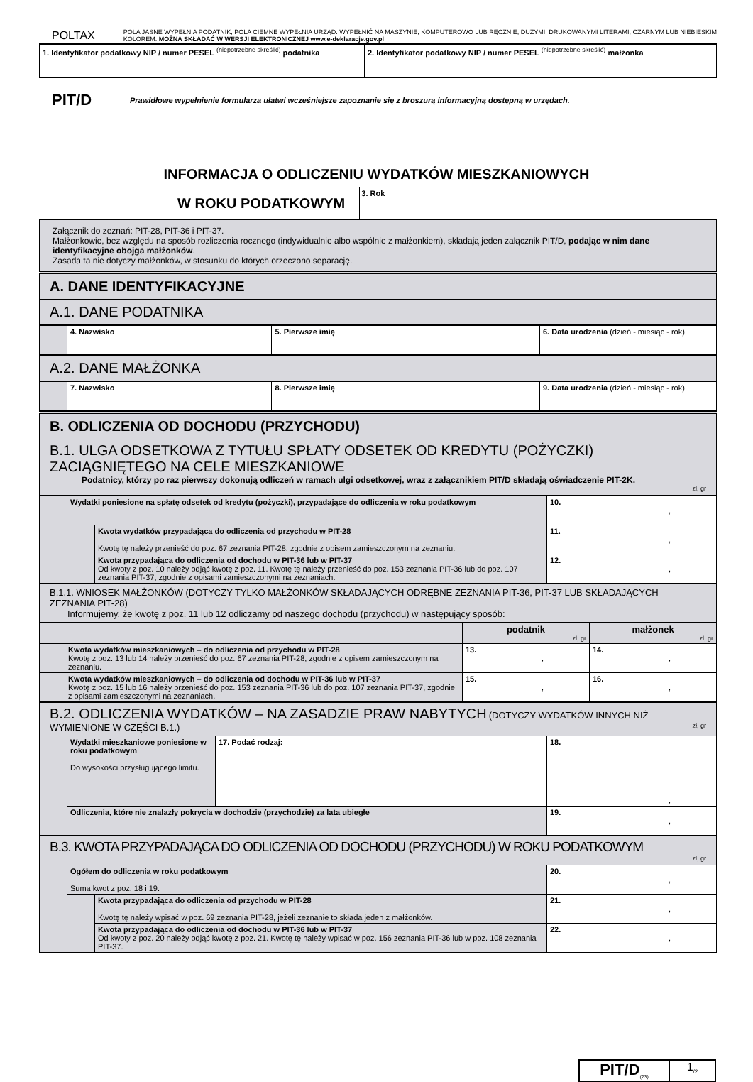POLTAX
POLA JASNE WYPEŁNIA PODATNIK, POLA CIEMNE WYPEŁNIA URZĄD. WYPEŁNIĆ NA MASZYNIE, KOMPUTEROWO LUB RĘCZNIE, DUŻYMI, DRUKOWANYMI LITERAMI, CZARNYM LUB NIEBIESKIM KOLOREM. MOŻNA SKŁADAĆ W WERSJI ELEKTRONICZNEJ www.e-deklaracje.gov.pl
| 1. Identyfikator podatkowy NIP / numer PESEL <sup>(niepotrzebne skreślić)</sup> podatnika | 2. Identyfikator podatkowy NIP / numer PESEL <sup>(niepotrzebne skreślić)</sup> małżonka |
PIT/D
Prawidłowe wypełnienie formularza ułatwi wcześniejsze zapoznanie się z broszurą informacyjną dostępną w urzędach.
INFORMACJA O ODLICZENIU WYDATKÓW MIESZKANIOWYCH
W ROKU PODATKOWYM
3. Rok
| Załącznik do zeznań: PIT-28, PIT-36 i PIT-37. Małżonkowie, bez względu na sposób rozliczenia rocznego (indywidualnie albo wspólnie z małżonkiem), składają jeden załącznik PIT/D, podając w nim dane identyfikacyjne obojga małżonków . Zasada ta nie dotyczy małżonków, w stosunku do których orzeczono separację. |
| A. DANE IDENTYFIKACYJNE |
| A.1. DANE PODATNIKA |
| | 4. Nazwisko | 5. Pierwsze imię | 6. Data urodzenia (dzień - miesiąc - rok) |
| A.2. DANE MAŁŻONKA |
| | 7. Nazwisko | 8. Pierwsze imię | 9. Data urodzenia (dzień - miesiąc - rok) |
| B. ODLICZENIA OD DOCHODU (PRZYCHODU) |
| B.1. ULGA ODSETKOWA Z TYTUŁU SPŁATY ODSETEK OD KREDYTU (POŻYCZKI) ZACIĄGNIĘTEGO NA CELE MIESZKANIOWE Podatnicy, którzy po raz pierwszy dokonują odliczeń w ramach ulgi odsetkowej, wraz z załącznikiem PIT/D składają oświadczenie PIT-2K. zł, gr |
| | Wydatki poniesione na spłatę odsetek od kredytu (pożyczki), przypadające do odliczenia w roku podatkowym | | 10. , |
| | | Kwota wydatków przypadająca do odliczenia od przychodu w PIT-28 Kwotę tę należy przenieść do poz. 67 zeznania PIT-28, zgodnie z opisem zamieszczonym na zeznaniu. | 11. , |
| | | Kwota przypadająca do odliczenia od dochodu w PIT-36 lub w PIT-37 Od kwoty z poz. 10 należy odjąć kwotę z poz. 11. Kwotę tę należy przenieść do poz. 153 zeznania PIT-36 lub do poz. 107 zeznania PIT-37, zgodnie z opisami zamieszczonymi na zeznaniach. | 12. , |
| B.1.1. WNIOSEK MAŁŻONKÓW (DOTYCZY TYLKO MAŁŻONKÓW SKŁADAJĄCYCH ODRĘBNE ZEZNANIA PIT-36, PIT-37 LUB SKŁADAJĄCYCH ZEZNANIA PIT-28) Informujemy, że kwotę z poz. 11 lub 12 odliczamy od naszego dochodu (przychodu) w następujący sposób: | | |
| | podatnik zł, gr | małżonek zł, gr |
| Kwota wydatków mieszkaniowych – do odliczenia od przychodu w PIT-28 Kwotę z poz. 13 lub 14 należy przenieść do poz. 67 zeznania PIT-28, zgodnie z opisem zamieszczonym na zeznaniu. | 13. , | 14. , |
| Kwota wydatków mieszkaniowych – do odliczenia od dochodu w PIT-36 lub w PIT-37 Kwotę z poz. 15 lub 16 należy przenieść do poz. 153 zeznania PIT-36 lub do poz. 107 zeznania PIT-37, zgodnie z opisami zamieszczonymi na zeznaniach. | 15. , | 16. , |
| B.2. ODLICZENIA WYDATKÓW – NA ZASADZIE PRAW NABYTYCH (DOTYCZY WYDATKÓW INNYCH NIŻ WYMIENIONE W CZĘŚCI B.1.) zł, gr | | | |
| | Wydatki mieszkaniowe poniesione w roku podatkowym Do wysokości przysługującego limitu. | 17. Podać rodzaj: | 18. , |
| | Odliczenia, które nie znalazły pokrycia w dochodzie (przychodzie) za lata ubiegłe | | 19. , |
| B.3. KWOTA PRZYPADAJĄCA DO ODLICZENIA OD DOCHODU (PRZYCHODU) W ROKU PODATKOWYM zł, gr | | | |
| | Ogółem do odliczenia w roku podatkowym Suma kwot z poz. 18 i 19. | | 20. , |
| | | Kwota przypadająca do odliczenia od przychodu w PIT-28 Kwotę tę należy wpisać w poz. 69 zeznania PIT-28, jeżeli zeznanie to składa jeden z małżonków. | 21. , |
| | | Kwota przypadająca do odliczenia od dochodu w PIT-36 lub w PIT-37 Od kwoty z poz. 20 należy odjąć kwotę z poz. 21. Kwotę tę należy wpisać w poz. 156 zeznania PIT-36 lub w poz. 108 zeznania PIT-37. | 22. , |
PIT/D<sub>(23)</sub>
1<sub>/2</sub>